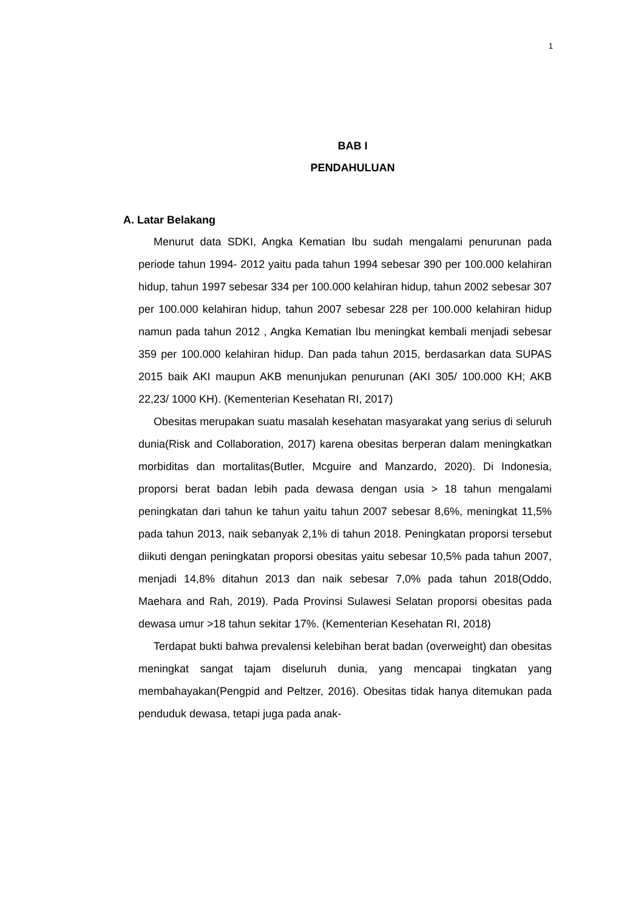1
BAB I
PENDAHULUAN
A. Latar Belakang
Menurut data SDKI, Angka Kematian Ibu sudah mengalami penurunan pada periode tahun 1994- 2012 yaitu pada tahun 1994 sebesar 390 per 100.000 kelahiran hidup, tahun 1997 sebesar 334 per 100.000 kelahiran hidup, tahun 2002 sebesar 307 per 100.000 kelahiran hidup, tahun 2007 sebesar 228 per 100.000 kelahiran hidup namun pada tahun 2012 , Angka Kematian Ibu meningkat kembali menjadi sebesar 359 per 100.000 kelahiran hidup. Dan pada tahun 2015, berdasarkan data SUPAS 2015 baik AKI maupun AKB menunjukan penurunan (AKI 305/ 100.000 KH; AKB 22,23/ 1000 KH). (Kementerian Kesehatan RI, 2017)
Obesitas merupakan suatu masalah kesehatan masyarakat yang serius di seluruh dunia(Risk and Collaboration, 2017) karena obesitas berperan dalam meningkatkan morbiditas dan mortalitas(Butler, Mcguire and Manzardo, 2020). Di Indonesia, proporsi berat badan lebih pada dewasa dengan usia > 18 tahun mengalami peningkatan dari tahun ke tahun yaitu tahun 2007 sebesar 8,6%, meningkat 11,5% pada tahun 2013, naik sebanyak 2,1% di tahun 2018. Peningkatan proporsi tersebut diikuti dengan peningkatan proporsi obesitas yaitu sebesar 10,5% pada tahun 2007, menjadi 14,8% ditahun 2013 dan naik sebesar 7,0% pada tahun 2018(Oddo, Maehara and Rah, 2019). Pada Provinsi Sulawesi Selatan proporsi obesitas pada dewasa umur >18 tahun sekitar 17%. (Kementerian Kesehatan RI, 2018)
Terdapat bukti bahwa prevalensi kelebihan berat badan (overweight) dan obesitas meningkat sangat tajam diseluruh dunia, yang mencapai tingkatan yang membahayakan(Pengpid and Peltzer, 2016). Obesitas tidak hanya ditemukan pada penduduk dewasa, tetapi juga pada anak-